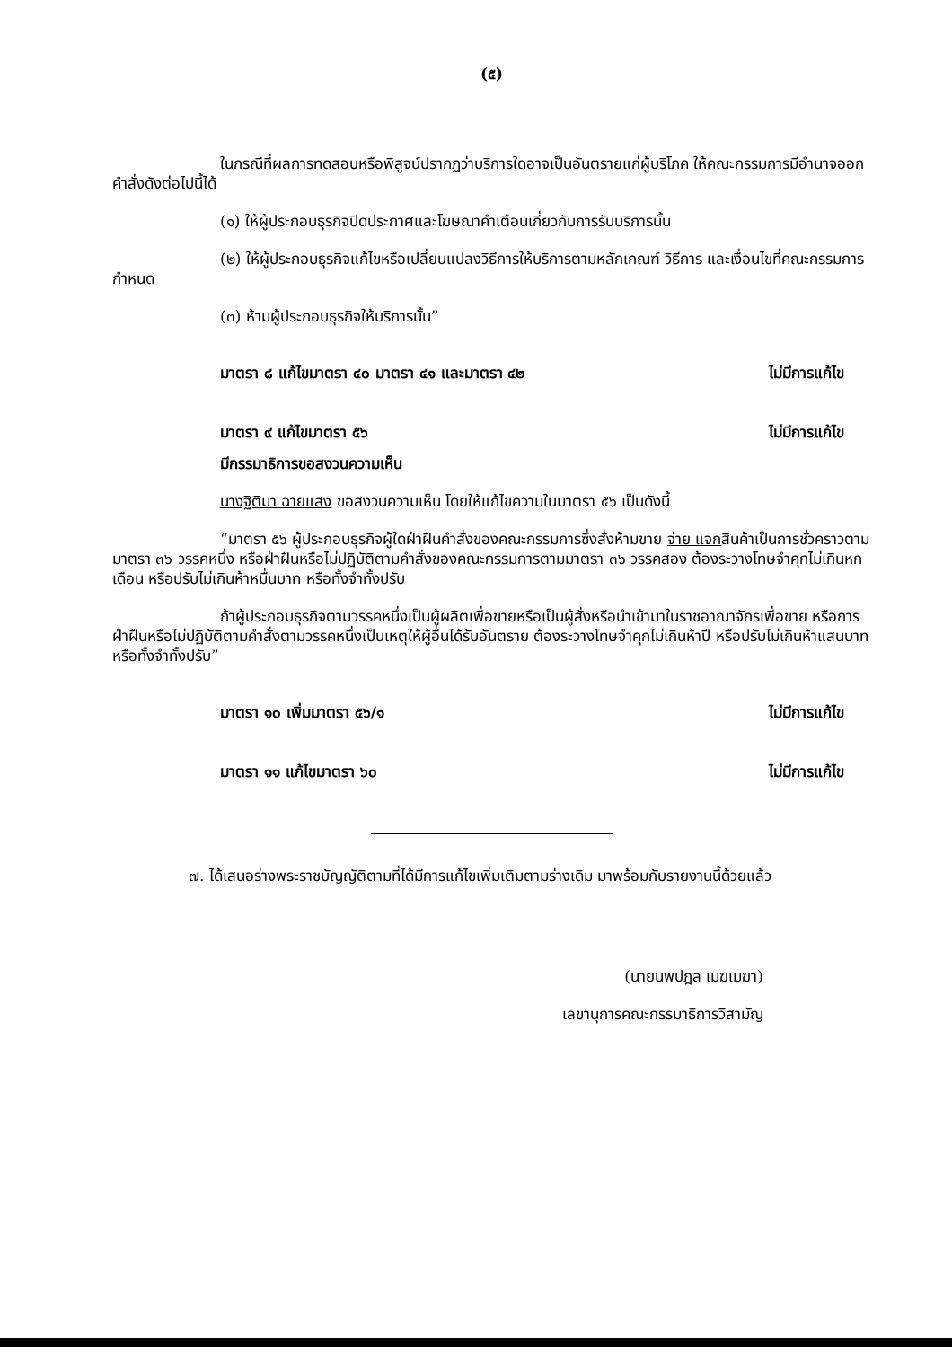(๕)
ในกรณีที่ผลการทดสอบหรือพิสูจน์ปรากฏว่าบริการใดอาจเป็นอันตรายแก่ผู้บริโภค ให้คณะกรรมการมีอำนาจออกคำสั่งดังต่อไปนี้ได้
(๑) ให้ผู้ประกอบธุรกิจปิดประกาศและโฆษณาคำเตือนเกี่ยวกับการรับบริการนั้น
(๒) ให้ผู้ประกอบธุรกิจแก้ไขหรือเปลี่ยนแปลงวิธีการให้บริการตามหลักเกณฑ์ วิธีการ และเงื่อนไขที่คณะกรรมการกำหนด
(๓) ห้ามผู้ประกอบธุรกิจให้บริการนั้น”
มาตรา ๘ แก้ไขมาตรา ๔๐ มาตรา ๔๑ และมาตรา ๔๒ ไม่มีการแก้ไข
มาตรา ๙ แก้ไขมาตรา ๕๖ ไม่มีการแก้ไข
มีกรรมาธิการขอสงวนความเห็น
นางฐิติมา ฉายแสง ขอสงวนความเห็น โดยให้แก้ไขความในมาตรา ๕๖ เป็นดังนี้
“มาตรา ๕๖ ผู้ประกอบธุรกิจผู้ใดฝ่าฝืนคำสั่งของคณะกรรมการซึ่งสั่งห้ามขาย จ่าย แจกสินค้าเป็นการชั่วคราวตามมาตรา ๓๖ วรรคหนึ่ง หรือฝ่าฝืนหรือไม่ปฏิบัติตามคำสั่งของคณะกรรมการตามมาตรา ๓๖ วรรคสอง ต้องระวางโทษจำคุกไม่เกินหกเดือน หรือปรับไม่เกินห้าหมื่นบาท หรือทั้งจำทั้งปรับ
ถ้าผู้ประกอบธุรกิจตามวรรคหนึ่งเป็นผู้ผลิตเพื่อขายหรือเป็นผู้สั่งหรือนำเข้ามาในราชอาณาจักรเพื่อขาย หรือการฝ่าฝืนหรือไม่ปฏิบัติตามคำสั่งตามวรรคหนึ่งเป็นเหตุให้ผู้อื่นได้รับอันตราย ต้องระวางโทษจำคุกไม่เกินห้าปี หรือปรับไม่เกินห้าแสนบาท หรือทั้งจำทั้งปรับ”
มาตรา ๑๐ เพิ่มมาตรา ๕๖/๑ ไม่มีการแก้ไข
มาตรา ๑๑ แก้ไขมาตรา ๖๐ ไม่มีการแก้ไข
๗. ได้เสนอร่างพระราชบัญญัติตามที่ได้มีการแก้ไขเพิ่มเติมตามร่างเดิม มาพร้อมกับรายงานนี้ด้วยแล้ว
(นายนพปฎล เมฆเมฆา)
เลขานุการคณะกรรมาธิการวิสามัญ